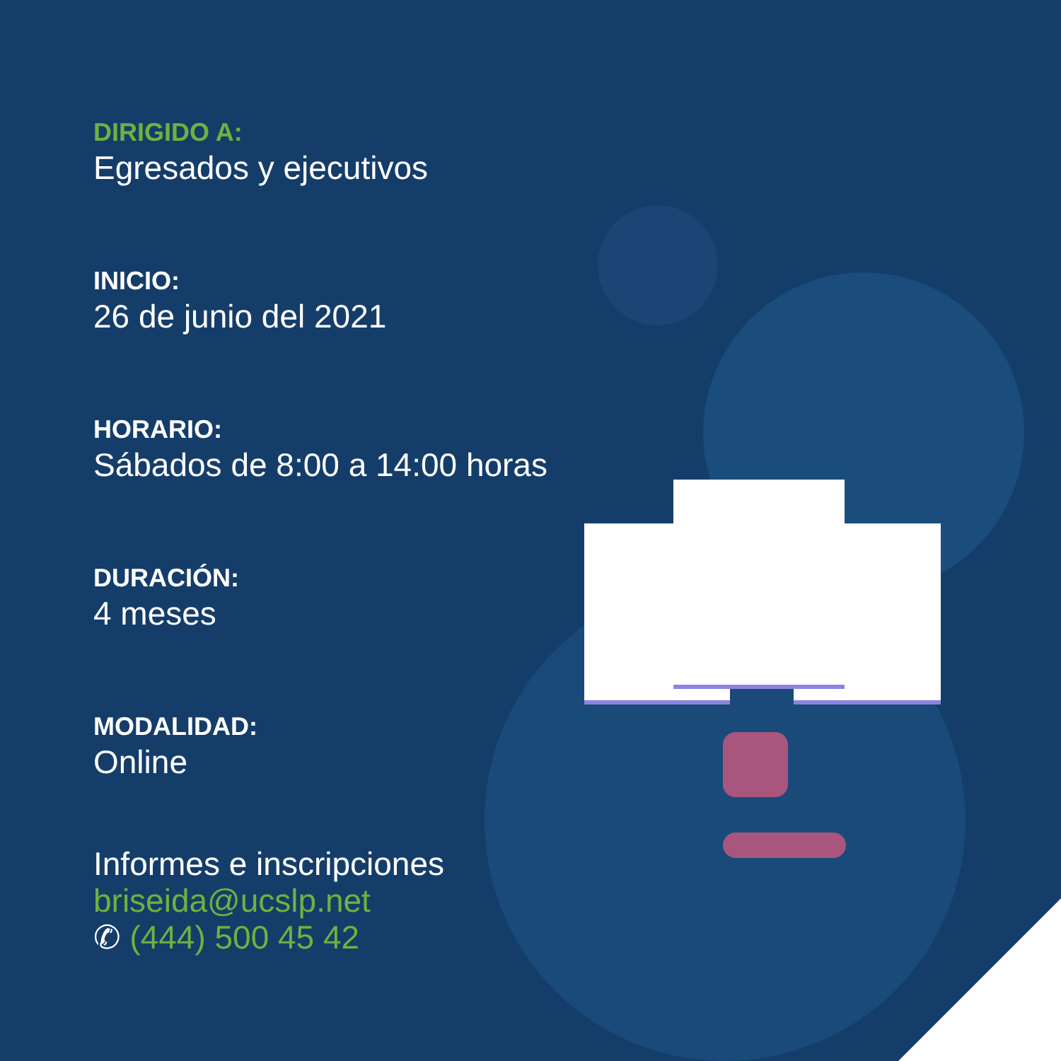DIRIGIDO A:
Egresados y ejecutivos
INICIO:
26 de junio del 2021
HORARIO:
Sábados de 8:00 a 14:00 horas
DURACIÓN:
4 meses
MODALIDAD:
Online
Informes e inscripciones
briseida@ucslp.net
✆ (444) 500 45 42